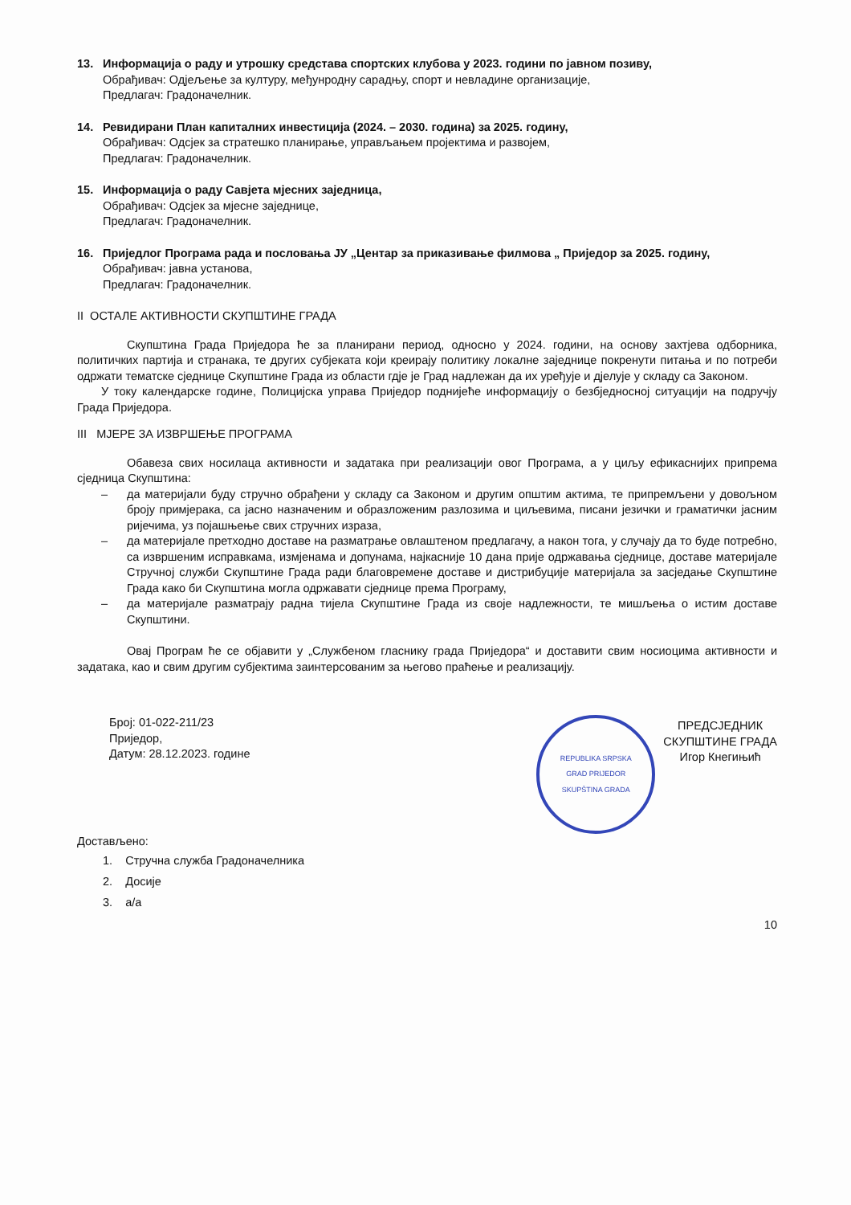13. Информација о раду и утрошку средстава спортских клубова у 2023. години по јавном позиву,
Обрађивач: Одјељење за културу, међунродну сарадњу, спорт и невладине организације,
Предлагач: Градоначелник.
14. Ревидирани План капиталних инвестиција (2024. – 2030. година) за 2025. годину,
Обрађивач: Одсјек за стратешко планирање, управљањем пројектима и развојем,
Предлагач: Градоначелник.
15. Информација о раду Савјета мјесних заједница,
Обрађивач: Одсјек за мјесне заједнице,
Предлагач: Градоначелник.
16. Приједлог Програма рада и пословања ЈУ „Центар за приказивање филмова „ Приједор за 2025. годину,
Обрађивач: јавна установа,
Предлагач: Градоначелник.
II ОСТАЛЕ АКТИВНОСТИ СКУПШТИНЕ ГРАДА
Скупштина Града Приједора ће за планирани период, односно у 2024. години, на основу захтјева одборника, политичких партија и странака, те других субјеката који креирају политику локалне заједнице покренути питања и по потреби одржати тематске сједнице Скупштине Града из области гдје је Град надлежан да их уређује и дјелује у складу са Законом.
У току календарске године, Полицијска управа Приједор поднијеће информацију о безбједносној ситуацији на подручју Града Приједора.
III МЈЕРЕ ЗА ИЗВРШЕЊЕ ПРОГРАМА
Обавеза свих носилаца активности и задатака при реализацији овог Програма, а у циљу ефикаснијих припрема сједница Скупштина:
– да материјали буду стручно обрађени у складу са Законом и другим општим актима, те припремљени у довољном броју примјерака, са јасно назначеним и образложеним разлозима и циљевима, писани језички и граматички јасним ријечима, уз појашњење свих стручних израза,
– да материјале претходно доставе на разматрање овлаштеном предлагачу, а након тога, у случају да то буде потребно, са извршеним исправкама, измјенама и допунама, најкасније 10 дана прије одржавања сједнице, доставе материјале Стручној служби Скупштине Града ради благовремене доставе и дистрибуције материјала за засједање Скупштине Града како би Скупштина могла одржавати сједнице према Програму,
– да материјале разматрају радна тијела Скупштине Града из своје надлежности, те мишљења о истим доставе Скупштини.
Овај Програм ће се објавити у „Службеном гласнику града Приједора“ и доставити свим носиоцима активности и задатака, као и свим другим субјектима заинтерсованим за његово праћење и реализацију.
Број: 01-022-211/23
Приједор,
Датум: 28.12.2023. године
REPUBLIKA SRPSKA
GRAD PRIJEDOR
SKUPŠTINA GRADA
ПРЕДСЈЕДНИК
СКУПШТИНЕ ГРАДА
Игор Кнегињић
Достављено:
1. Стручна служба Градоначелника
2. Досије
3. а/а
10